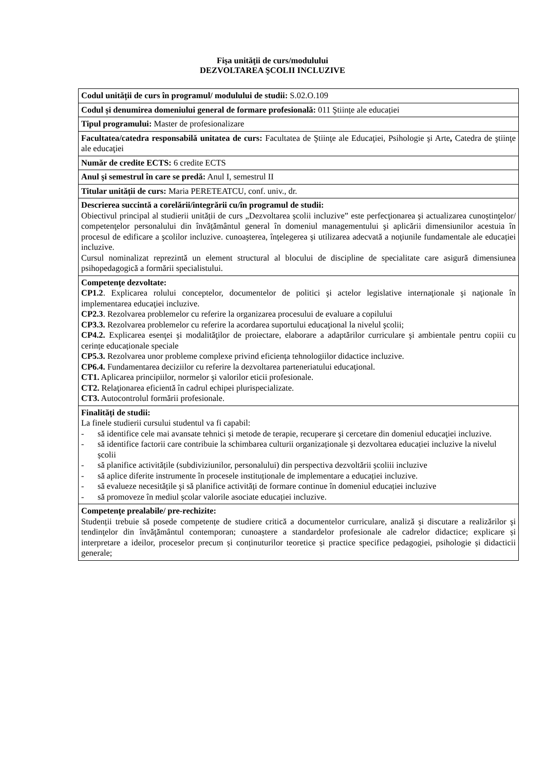Fişa unităţii de curs/modulului
DEZVOLTAREA ŞCOLII INCLUZIVE
| Codul unității de curs în programul/ modulului de studii: S.02.O.109 |
| Codul și denumirea domeniului general de formare profesională: 011 Ştiințe ale educației |
| Tipul programului: Master de profesionalizare |
| Facultatea/catedra responsabilă unitatea de curs: Facultatea de Ştiinţe ale Educaţiei, Psihologie şi Arte , Catedra de ştiinţe ale educaţiei |
| Număr de credite ECTS: 6 credite ECTS |
| Anul şi semestrul în care se predă: Anul I, semestrul II |
| Titular unității de curs: Maria PERETEATCU, conf. univ., dr. |
| Descrierea succintă a corelării/integrării cu/în programul de studii: Obiectivul principal al studierii unității de curs „Dezvoltarea școlii incluzive” este perfecţionarea şi actualizarea cunoştinţelor/ competenţelor personalului din învățământul general în domeniul managementului şi aplicării dimensiunilor acestuia în procesul de edificare a şcolilor incluzive. cunoaşterea, înţelegerea şi utilizarea adecvată a noţiunile fundamentale ale educației incluzive. Cursul nominalizat reprezintă un element structural al blocului de discipline de specialitate care asigură dimensiunea psihopedagogică a formării specialistului. |
| Competenţe dezvoltate: CP1.2 . Explicarea rolului conceptelor, documentelor de politici şi actelor legislative internaţionale şi naţionale în implementarea educaţiei incluzive. CP2.3 . Rezolvarea problemelor cu referire la organizarea procesului de evaluare a copilului CP3.3. Rezolvarea problemelor cu referire la acordarea suportului educaţional la nivelul şcolii; CP4.2. Explicarea esenţei şi modalităţilor de proiectare, elaborare a adaptărilor curriculare şi ambientale pentru copiii cu cerințe educaționale speciale CP5.3. Rezolvarea unor probleme complexe privind eficienţa tehnologiilor didactice incluzive. CP6.4. Fundamentarea deciziilor cu referire la dezvoltarea parteneriatului educaţional. CT1. Aplicarea principiilor, normelor şi valorilor eticii profesionale. CT2. Relaţionarea eficientă în cadrul echipei plurispecializate. CT3. Autocontrolul formării profesionale. |
| Finalități de studii: La finele studierii cursului studentul va fi capabil: - să identifice cele mai avansate tehnici și metode de terapie, recuperare şi cercetare din domeniul educaţiei incluzive. - să identifice factorii care contribuie la schimbarea culturii organizaționale şi dezvoltarea educației incluzive la nivelul școlii - să planifice activitățile (subdiviziunilor, personalului) din perspectiva dezvoltării școliii incluzive - să aplice diferite instrumente în procesele instituționale de implementare a educației incluzive. - să evalueze necesitățile şi să planifice activități de formare continue în domeniul educației incluzive - să promoveze în mediul școlar valorile asociate educației incluzive. |
| Competenţe prealabile/ pre-rechizite: Studenții trebuie să posede competențe de studiere critică a documentelor curriculare, analiză şi discutare a realizărilor şi tendinţelor din învăţământul contemporan; cunoaștere a standardelor profesionale ale cadrelor didactice; explicare și interpretare a ideilor, proceselor precum și conținuturilor teoretice și practice specifice pedagogiei, psihologie și didacticii generale; |